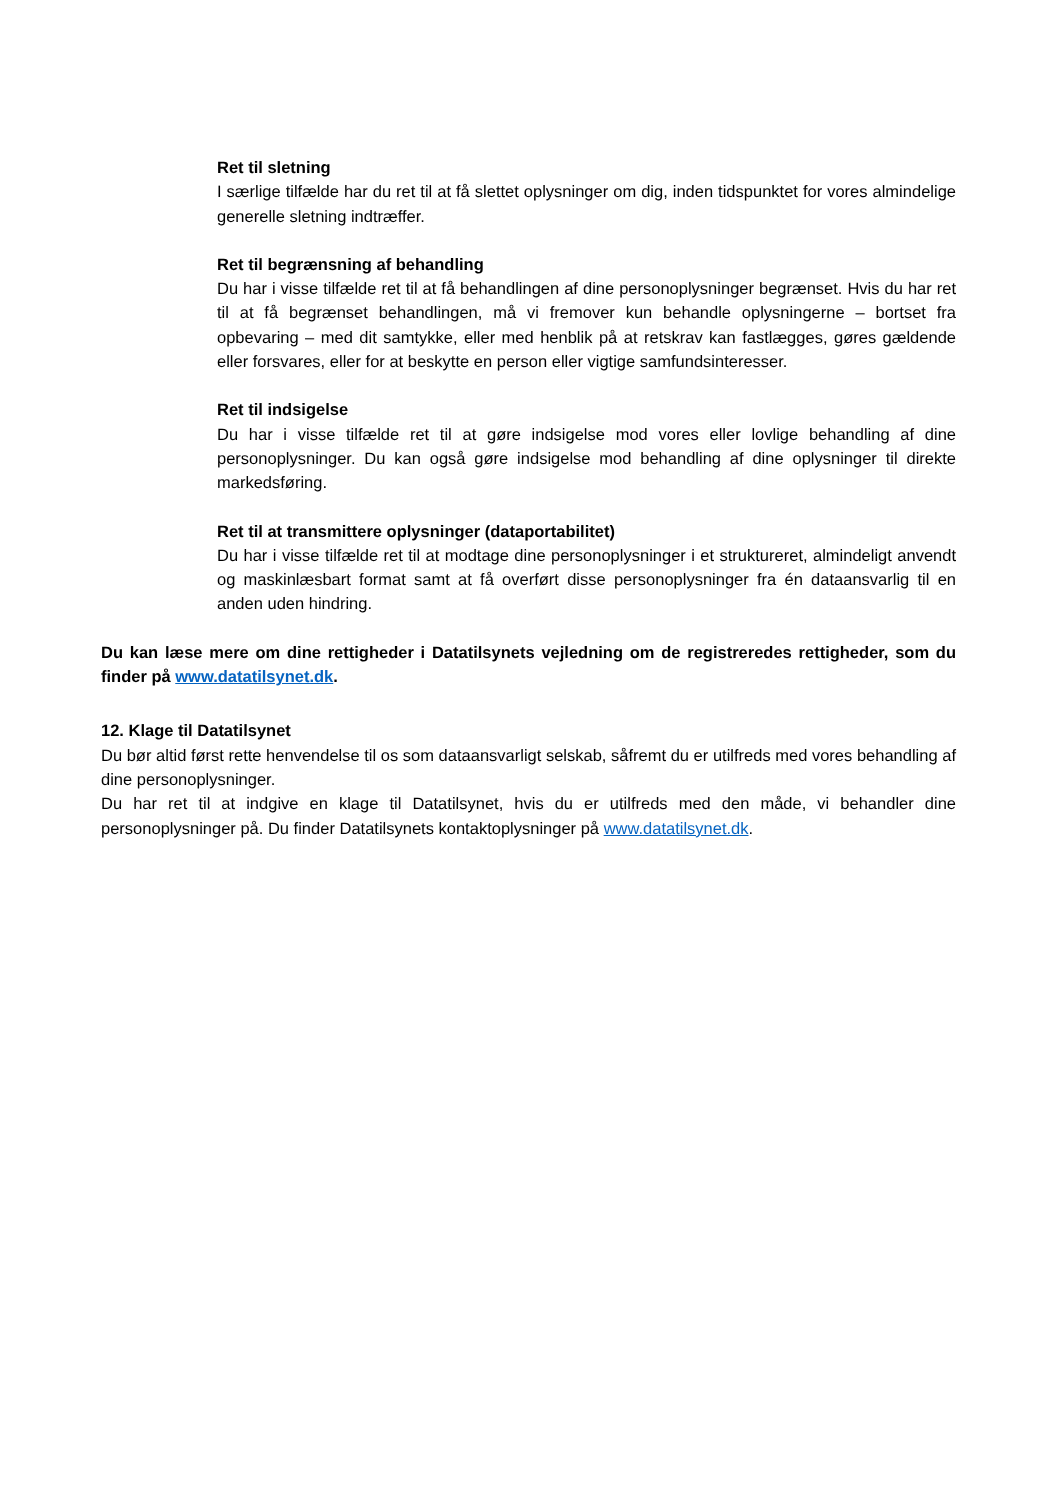Ret til sletning
I særlige tilfælde har du ret til at få slettet oplysninger om dig, inden tidspunktet for vores almindelige generelle sletning indtræffer.
Ret til begrænsning af behandling
Du har i visse tilfælde ret til at få behandlingen af dine personoplysninger begrænset. Hvis du har ret til at få begrænset behandlingen, må vi fremover kun behandle oplysningerne – bortset fra opbevaring – med dit samtykke, eller med henblik på at retskrav kan fastlægges, gøres gældende eller forsvares, eller for at beskytte en person eller vigtige samfundsinteresser.
Ret til indsigelse
Du har i visse tilfælde ret til at gøre indsigelse mod vores eller lovlige behandling af dine personoplysninger. Du kan også gøre indsigelse mod behandling af dine oplysninger til direkte markedsføring.
Ret til at transmittere oplysninger (dataportabilitet)
Du har i visse tilfælde ret til at modtage dine personoplysninger i et struktureret, almindeligt anvendt og maskinlæsbart format samt at få overført disse personoplysninger fra én dataansvarlig til en anden uden hindring.
Du kan læse mere om dine rettigheder i Datatilsynets vejledning om de registreredes rettigheder, som du finder på www.datatilsynet.dk.
12. Klage til Datatilsynet
Du bør altid først rette henvendelse til os som dataansvarligt selskab, såfremt du er utilfreds med vores behandling af dine personoplysninger.
Du har ret til at indgive en klage til Datatilsynet, hvis du er utilfreds med den måde, vi behandler dine personoplysninger på. Du finder Datatilsynets kontaktoplysninger på www.datatilsynet.dk.